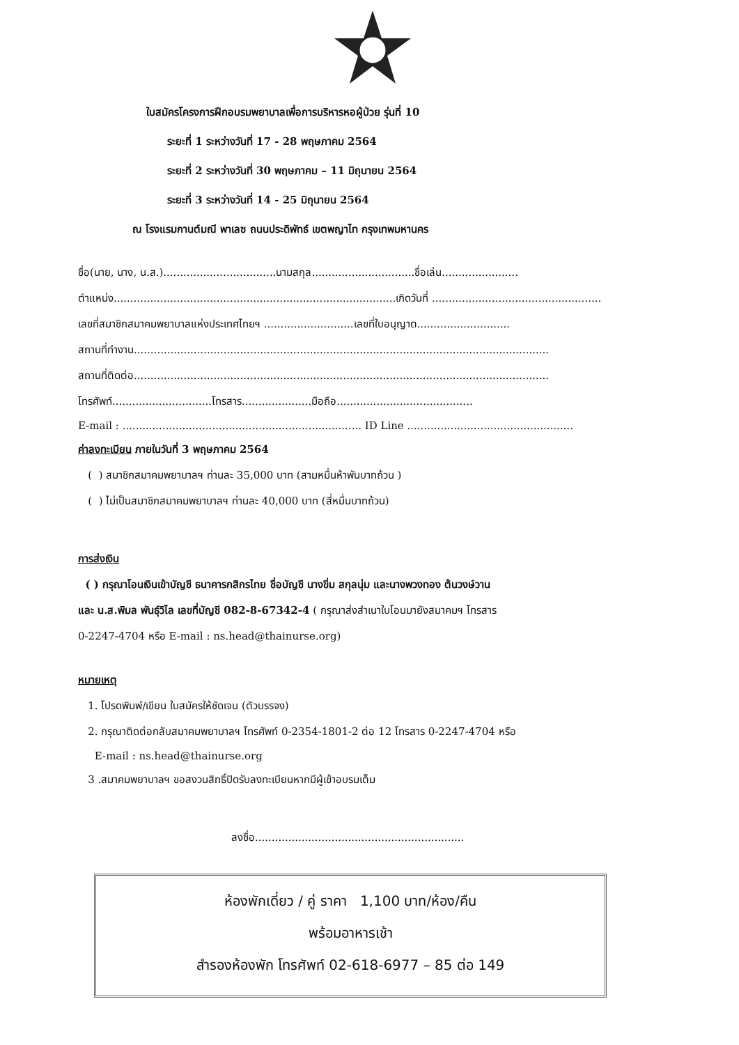ใบสมัครโครงการฝึกอบรมพยาบาลเพื่อการบริหารหอผู้ป่วย รุ่นที่ 10
ระยะที่ 1 ระหว่างวันที่ 17 - 28 พฤษภาคม 2564
ระยะที่ 2 ระหว่างวันที่ 30 พฤษภาคม – 11 มิถุนายน 2564
ระยะที่ 3 ระหว่างวันที่ 14 - 25 มิถุนายน 2564
ณ โรงแรมกานต์มณี พาเลซ ถนนประดิพัทธ์ เขตพญาไท กรุงเทพมหานคร
ชื่อ(นาย, นาง, น.ส.)..................................นามสกุล...............................ชื่อเล่น.......................
ตำแหน่ง.....................................................................................เกิดวันที่ ...................................................
เลขที่สมาชิกสมาคมพยาบาลแห่งประเทศไทยฯ ...........................เลขที่ใบอนุญาต............................
สถานที่ทำงาน.............................................................................................................................
สถานที่ติดต่อ.............................................................................................................................
โทรศัพท์..............................โทรสาร.....................มือถือ.........................................
E-mail : ........................................................................ ID Line ..................................................
ค่าลงทะเบียน ภายในวันที่ 3 พฤษภาคม 2564
( ) สมาชิกสมาคมพยาบาลฯ ท่านละ 35,000 บาท (สามหมื่นห้าพันบาทถ้วน )
( ) ไม่เป็นสมาชิกสมาคมพยาบาลฯ ท่านละ 40,000 บาท (สี่หมื่นบาทถ้วน)
การส่งเงิน
( ) กรุณาโอนเงินเข้าบัญชี ธนาคารกสิกรไทย ชื่อบัญชี นางขิ่ม สกุลนุ่ม และนางพวงทอง ต้นวงษ์วาน
และ น.ส.พิมล พันธุ์วิไล เลขที่บัญชี 082-8-67342-4 ( กรุณาส่งสำเนาใบโอนมายังสมาคมฯ โทรสาร
0-2247-4704 หรือ E-mail : ns.head@thainurse.org)
หมายเหตุ
1. โปรดพิมพ์/เขียน ใบสมัครให้ชัดเจน (ตัวบรรจง)
2. กรุณาติดต่อกลับสมาคมพยาบาลฯ โทรศัพท์ 0-2354-1801-2 ต่อ 12 โทรสาร 0-2247-4704 หรือ
E-mail : ns.head@thainurse.org
3 .สมาคมพยาบาลฯ ขอสงวนสิทธิ์ปิดรับลงทะเบียนหากมีผู้เข้าอบรมเต็ม
ลงชื่อ...............................................................
ห้องพักเดี่ยว / คู่ ราคา 1,100 บาท/ห้อง/คืน
พร้อมอาหารเช้า
สำรองห้องพัก โทรศัพท์ 02-618-6977 – 85 ต่อ 149